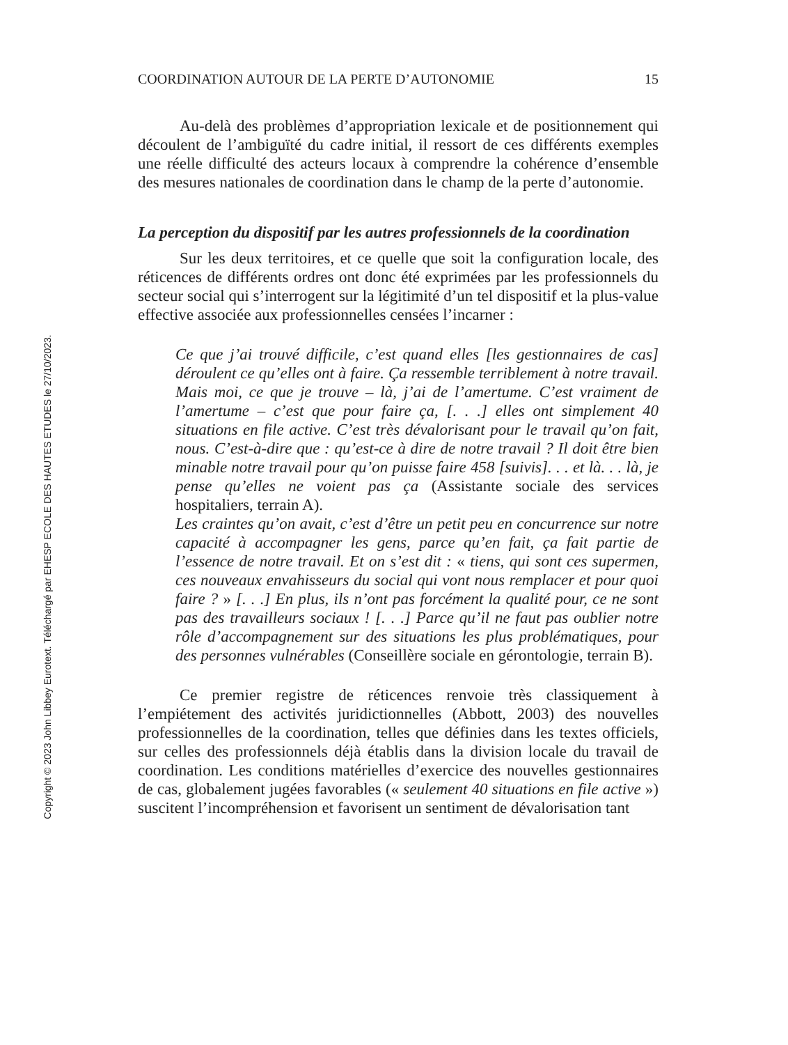Copyright © 2023 John Libbey Eurotext. Téléchargé par EHESP ECOLE DES HAUTES ETUDES le 27/10/2023.
COORDINATION AUTOUR DE LA PERTE D’AUTONOMIE 15
Au-delà des problèmes d’appropriation lexicale et de positionnement qui découlent de l’ambiguïté du cadre initial, il ressort de ces différents exemples une réelle difficulté des acteurs locaux à comprendre la cohérence d’ensemble des mesures nationales de coordination dans le champ de la perte d’autonomie.
La perception du dispositif par les autres professionnels de la coordination
Sur les deux territoires, et ce quelle que soit la configuration locale, des réticences de différents ordres ont donc été exprimées par les professionnels du secteur social qui s’interrogent sur la légitimité d’un tel dispositif et la plus-value effective associée aux professionnelles censées l’incarner :
Ce que j’ai trouvé difficile, c’est quand elles [les gestionnaires de cas] déroulent ce qu’elles ont à faire. Ça ressemble terriblement à notre travail. Mais moi, ce que je trouve – là, j’ai de l’amertume. C’est vraiment de l’amertume – c’est que pour faire ça, [. . .] elles ont simplement 40 situations en file active. C’est très dévalorisant pour le travail qu’on fait, nous. C’est-à-dire que : qu’est-ce à dire de notre travail ? Il doit être bien minable notre travail pour qu’on puisse faire 458 [suivis]. . . et là. . . là, je pense qu’elles ne voient pas ça (Assistante sociale des services hospitaliers, terrain A).
Les craintes qu’on avait, c’est d’être un petit peu en concurrence sur notre capacité à accompagner les gens, parce qu’en fait, ça fait partie de l’essence de notre travail. Et on s’est dit : « tiens, qui sont ces supermen, ces nouveaux envahisseurs du social qui vont nous remplacer et pour quoi faire ? » [. . .] En plus, ils n’ont pas forcément la qualité pour, ce ne sont pas des travailleurs sociaux ! [. . .] Parce qu’il ne faut pas oublier notre rôle d’accompagnement sur des situations les plus problématiques, pour des personnes vulnérables (Conseillère sociale en gérontologie, terrain B).
Ce premier registre de réticences renvoie très classiquement à l’empiétement des activités juridictionnelles (Abbott, 2003) des nouvelles professionnelles de la coordination, telles que définies dans les textes officiels, sur celles des professionnels déjà établis dans la division locale du travail de coordination. Les conditions matérielles d’exercice des nouvelles gestionnaires de cas, globalement jugées favorables (« seulement 40 situations en file active ») suscitent l’incompréhension et favorisent un sentiment de dévalorisation tant